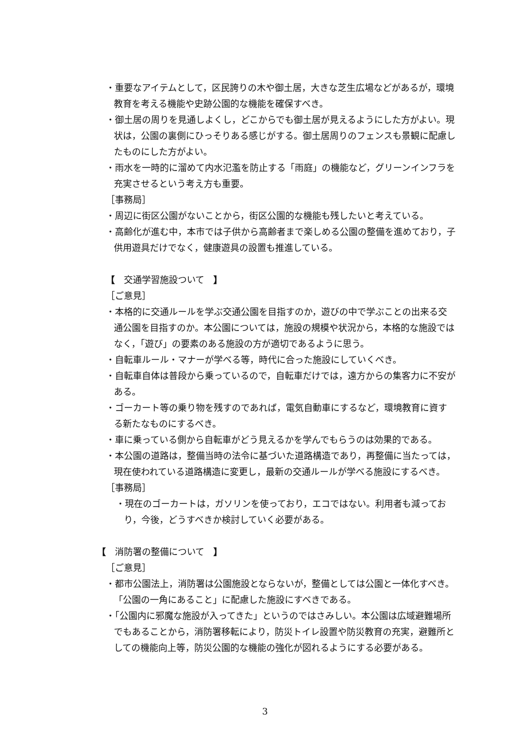・重要なアイテムとして，区民誇りの木や御土居，大きな芝生広場などがあるが，環境教育を考える機能や史跡公園的な機能を確保すべき。
・御土居の周りを見通しよくし，どこからでも御土居が見えるようにした方がよい。現状は，公園の裏側にひっそりある感じがする。御土居周りのフェンスも景観に配慮したものにした方がよい。
・雨水を一時的に溜めて内水氾濫を防止する「雨庭」の機能など，グリーンインフラを充実させるという考え方も重要。
［事務局］
・周辺に街区公園がないことから，街区公園的な機能も残したいと考えている。
・高齢化が進む中，本市では子供から高齢者まで楽しめる公園の整備を進めており，子供用遊具だけでなく，健康遊具の設置も推進している。
【　交通学習施設ついて　】
［ご意見］
・本格的に交通ルールを学ぶ交通公園を目指すのか，遊びの中で学ぶことの出来る交通公園を目指すのか。本公園については，施設の規模や状況から，本格的な施設ではなく，「遊び」の要素のある施設の方が適切であるように思う。
・自転車ルール・マナーが学べる等，時代に合った施設にしていくべき。
・自転車自体は普段から乗っているので，自転車だけでは，遠方からの集客力に不安がある。
・ゴーカート等の乗り物を残すのであれば，電気自動車にするなど，環境教育に資する新たなものにするべき。
・車に乗っている側から自転車がどう見えるかを学んでもらうのは効果的である。
・本公園の道路は，整備当時の法令に基づいた道路構造であり，再整備に当たっては，現在使われている道路構造に変更し，最新の交通ルールが学べる施設にするべき。
［事務局］
・現在のゴーカートは，ガソリンを使っており，エコではない。利用者も減っており，今後，どうすべきか検討していく必要がある。
【　消防署の整備について　】
［ご意見］
・都市公園法上，消防署は公園施設とならないが，整備としては公園と一体化すべき。「公園の一角にあること」に配慮した施設にすべきである。
・「公園内に邪魔な施設が入ってきた」というのではさみしい。本公園は広域避難場所でもあることから，消防署移転により，防災トイレ設置や防災教育の充実，避難所としての機能向上等，防災公園的な機能の強化が図れるようにする必要がある。
3